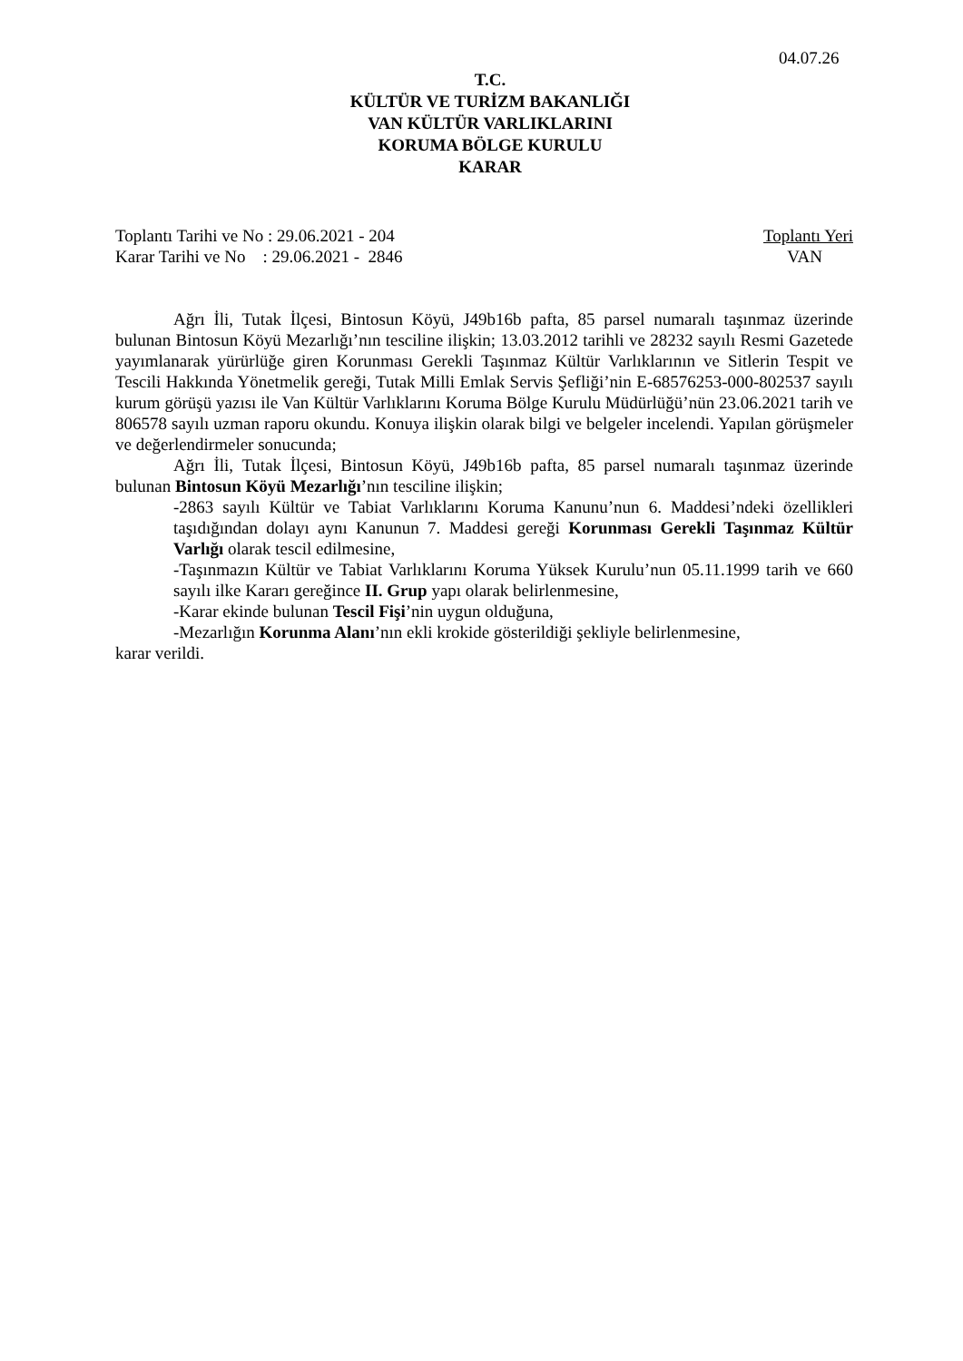04.07.26
T.C.
KÜLTÜR VE TURİZM BAKANLIĞI
VAN KÜLTÜR VARLIKLARINI
KORUMA BÖLGE KURULU
KARAR
Toplantı Tarihi ve No : 29.06.2021 - 204 Toplantı Yeri
Karar Tarihi ve No : 29.06.2021 - 2846 VAN
Ağrı İli, Tutak İlçesi, Bintosun Köyü, J49b16b pafta, 85 parsel numaralı taşınmaz üzerinde bulunan Bintosun Köyü Mezarlığı’nın tesciline ilişkin; 13.03.2012 tarihli ve 28232 sayılı Resmi Gazetede yayımlanarak yürürlüğe giren Korunması Gerekli Taşınmaz Kültür Varlıklarının ve Sitlerin Tespit ve Tescili Hakkında Yönetmelik gereği, Tutak Milli Emlak Servis Şefliği’nin E-68576253-000-802537 sayılı kurum görüşü yazısı ile Van Kültür Varlıklarını Koruma Bölge Kurulu Müdürlüğü’nün 23.06.2021 tarih ve 806578 sayılı uzman raporu okundu. Konuya ilişkin olarak bilgi ve belgeler incelendi. Yapılan görüşmeler ve değerlendirmeler sonucunda;
Ağrı İli, Tutak İlçesi, Bintosun Köyü, J49b16b pafta, 85 parsel numaralı taşınmaz üzerinde bulunan Bintosun Köyü Mezarlığı’nın tesciline ilişkin;
-2863 sayılı Kültür ve Tabiat Varlıklarını Koruma Kanunu’nun 6. Maddesi’ndeki özellikleri taşıdığından dolayı aynı Kanunun 7. Maddesi gereği Korunması Gerekli Taşınmaz Kültür Varlığı olarak tescil edilmesine,
-Taşınmazın Kültür ve Tabiat Varlıklarını Koruma Yüksek Kurulu’nun 05.11.1999 tarih ve 660 sayılı ilke Kararı gereğince II. Grup yapı olarak belirlenmesine,
-Karar ekinde bulunan Tescil Fişi’nin uygun olduğuna,
-Mezarlığın Korunma Alanı’nın ekli krokide gösterildiği şekliyle belirlenmesine,
karar verildi.